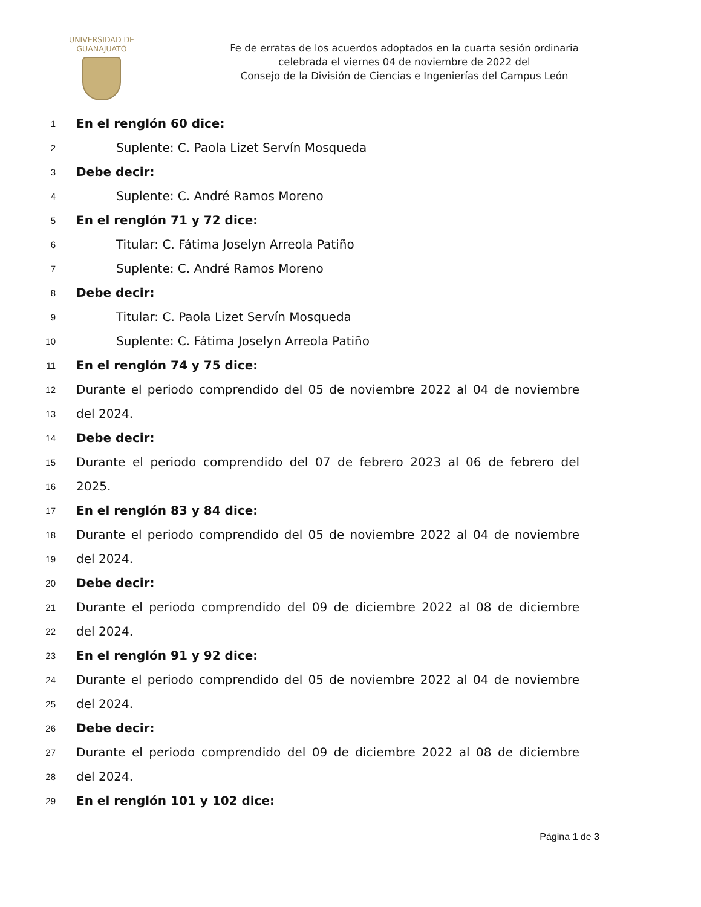UNIVERSIDAD DE
GUANAJUATO
Fe de erratas de los acuerdos adoptados en la cuarta sesión ordinaria
celebrada el viernes 04 de noviembre de 2022 del
Consejo de la División de Ciencias e Ingenierías del Campus León
1 En el renglón 60 dice:
2 Suplente: C. Paola Lizet Servín Mosqueda
3 Debe decir:
4 Suplente: C. André Ramos Moreno
5 En el renglón 71 y 72 dice:
6 Titular: C. Fátima Joselyn Arreola Patiño
7 Suplente: C. André Ramos Moreno
8 Debe decir:
9 Titular: C. Paola Lizet Servín Mosqueda
10 Suplente: C. Fátima Joselyn Arreola Patiño
11 En el renglón 74 y 75 dice:
12 Durante el periodo comprendido del 05 de noviembre 2022 al 04 de noviembre
13 del 2024.
14 Debe decir:
15 Durante el periodo comprendido del 07 de febrero 2023 al 06 de febrero del
16 2025.
17 En el renglón 83 y 84 dice:
18 Durante el periodo comprendido del 05 de noviembre 2022 al 04 de noviembre
19 del 2024.
20 Debe decir:
21 Durante el periodo comprendido del 09 de diciembre 2022 al 08 de diciembre
22 del 2024.
23 En el renglón 91 y 92 dice:
24 Durante el periodo comprendido del 05 de noviembre 2022 al 04 de noviembre
25 del 2024.
26 Debe decir:
27 Durante el periodo comprendido del 09 de diciembre 2022 al 08 de diciembre
28 del 2024.
29 En el renglón 101 y 102 dice:
Página 1 de 3